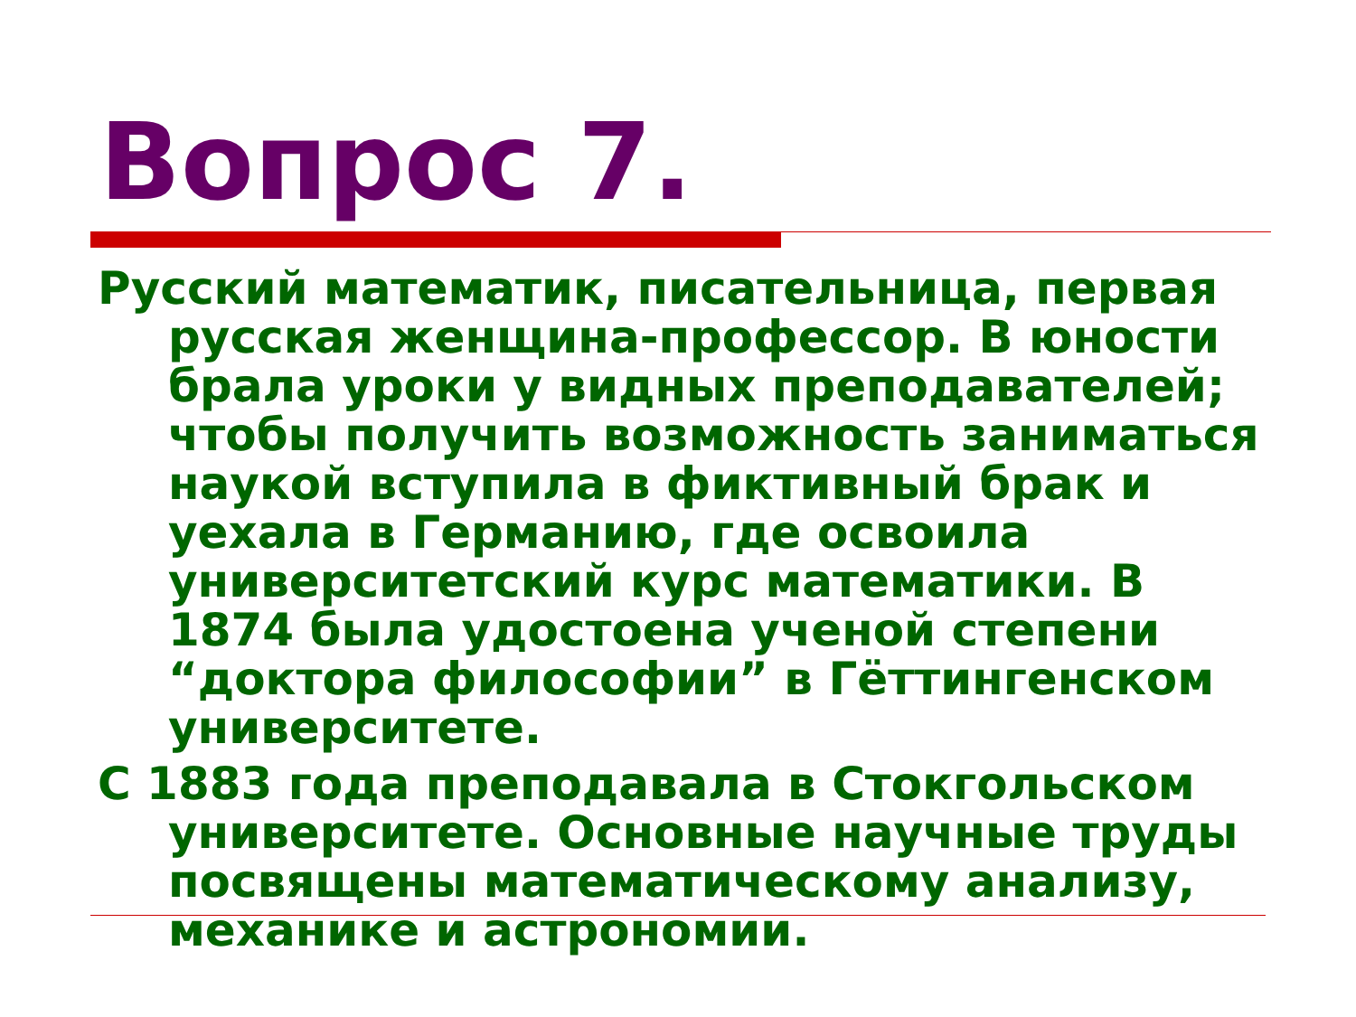Вопрос 7.
Русский математик, писательница, первая русская женщина-профессор. В юности брала уроки у видных преподавателей; чтобы получить возможность заниматься наукой вступила в фиктивный брак и уехала в Германию, где освоила университетский курс математики. В 1874 была удостоена ученой степени “доктора философии” в Гёттингенском университете.
С 1883 года преподавала в Стокгольском университете. Основные научные труды посвящены математическому анализу, механике и астрономии.